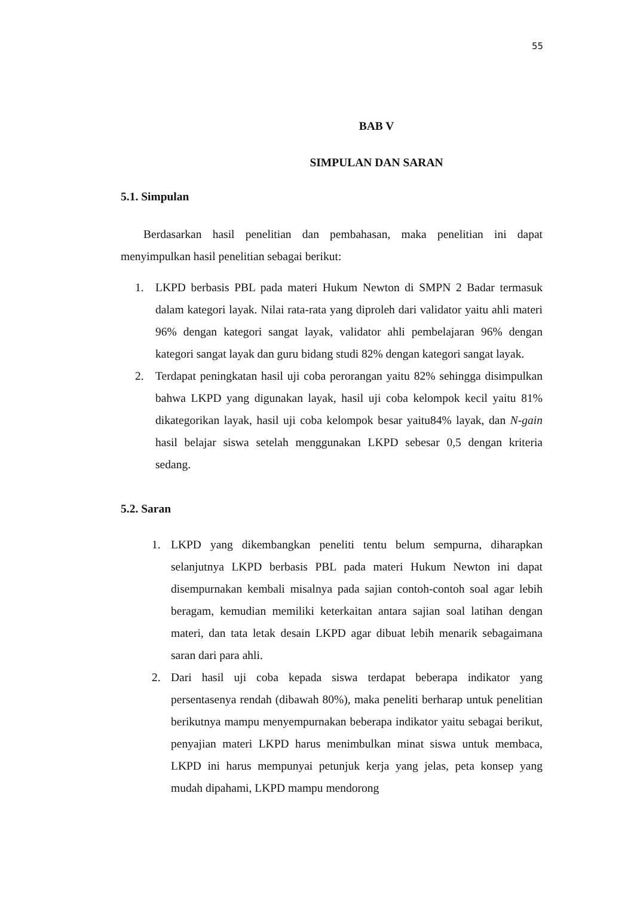55
BAB V
SIMPULAN DAN SARAN
5.1. Simpulan
Berdasarkan hasil penelitian dan pembahasan, maka penelitian ini dapat menyimpulkan hasil penelitian sebagai berikut:
1. LKPD berbasis PBL pada materi Hukum Newton di SMPN 2 Badar termasuk dalam kategori layak. Nilai rata-rata yang diproleh dari validator yaitu ahli materi 96% dengan kategori sangat layak, validator ahli pembelajaran 96% dengan kategori sangat layak dan guru bidang studi 82% dengan kategori sangat layak.
2. Terdapat peningkatan hasil uji coba perorangan yaitu 82% sehingga disimpulkan bahwa LKPD yang digunakan layak, hasil uji coba kelompok kecil yaitu 81% dikategorikan layak, hasil uji coba kelompok besar yaitu84% layak, dan N-gain hasil belajar siswa setelah menggunakan LKPD sebesar 0,5 dengan kriteria sedang.
5.2. Saran
1. LKPD yang dikembangkan peneliti tentu belum sempurna, diharapkan selanjutnya LKPD berbasis PBL pada materi Hukum Newton ini dapat disempurnakan kembali misalnya pada sajian contoh-contoh soal agar lebih beragam, kemudian memiliki keterkaitan antara sajian soal latihan dengan materi, dan tata letak desain LKPD agar dibuat lebih menarik sebagaimana saran dari para ahli.
2. Dari hasil uji coba kepada siswa terdapat beberapa indikator yang persentasenya rendah (dibawah 80%), maka peneliti berharap untuk penelitian berikutnya mampu menyempurnakan beberapa indikator yaitu sebagai berikut, penyajian materi LKPD harus menimbulkan minat siswa untuk membaca, LKPD ini harus mempunyai petunjuk kerja yang jelas, peta konsep yang mudah dipahami, LKPD mampu mendorong